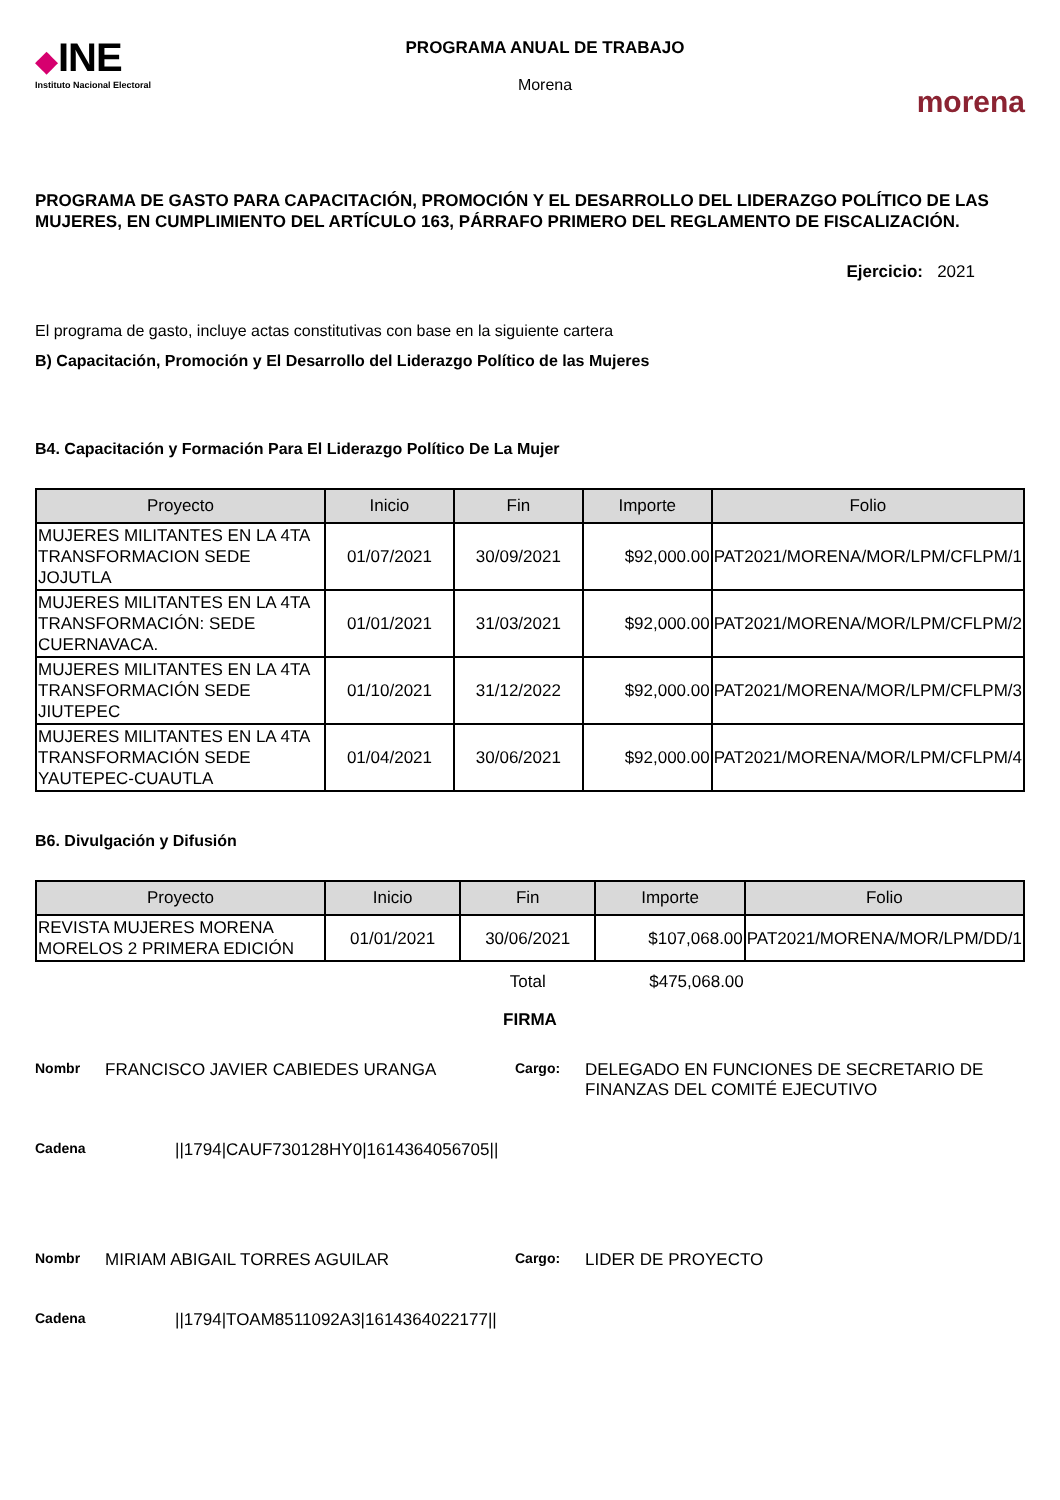◆INE
Instituto Nacional Electoral
PROGRAMA ANUAL DE TRABAJO
Morena
morena
PROGRAMA DE GASTO PARA CAPACITACIÓN, PROMOCIÓN Y EL DESARROLLO DEL LIDERAZGO POLÍTICO DE LAS MUJERES, EN CUMPLIMIENTO DEL ARTÍCULO 163, PÁRRAFO PRIMERO DEL REGLAMENTO DE FISCALIZACIÓN.
Ejercicio: 2021
El programa de gasto, incluye actas constitutivas con base en la siguiente cartera
B) Capacitación, Promoción y El Desarrollo del Liderazgo Político de las Mujeres
B4. Capacitación y Formación Para El Liderazgo Político De La Mujer
| Proyecto | Inicio | Fin | Importe | Folio |
| --- | --- | --- | --- | --- |
| MUJERES MILITANTES EN LA 4TA TRANSFORMACION SEDE JOJUTLA | 01/07/2021 | 30/09/2021 | $92,000.00 | PAT2021/MORENA/MOR/LPM/CFLPM/1 |
| MUJERES MILITANTES EN LA 4TA TRANSFORMACIÓN: SEDE CUERNAVACA. | 01/01/2021 | 31/03/2021 | $92,000.00 | PAT2021/MORENA/MOR/LPM/CFLPM/2 |
| MUJERES MILITANTES EN LA 4TA TRANSFORMACIÓN SEDE JIUTEPEC | 01/10/2021 | 31/12/2022 | $92,000.00 | PAT2021/MORENA/MOR/LPM/CFLPM/3 |
| MUJERES MILITANTES EN LA 4TA TRANSFORMACIÓN SEDE YAUTEPEC-CUAUTLA | 01/04/2021 | 30/06/2021 | $92,000.00 | PAT2021/MORENA/MOR/LPM/CFLPM/4 |
B6. Divulgación y Difusión
| Proyecto | Inicio | Fin | Importe | Folio |
| --- | --- | --- | --- | --- |
| REVISTA MUJERES MORENA MORELOS 2 PRIMERA EDICIÓN | 01/01/2021 | 30/06/2021 | $107,068.00 | PAT2021/MORENA/MOR/LPM/DD/1 |
| | | Total | $475,068.00 | |
FIRMA
Nombr FRANCISCO JAVIER CABIEDES URANGA Cargo: DELEGADO EN FUNCIONES DE SECRETARIO DE FINANZAS DEL COMITÉ EJECUTIVO
Cadena ||1794|CAUF730128HY0|1614364056705||
Nombr MIRIAM ABIGAIL TORRES AGUILAR Cargo: LIDER DE PROYECTO
Cadena ||1794|TOAM8511092A3|1614364022177||